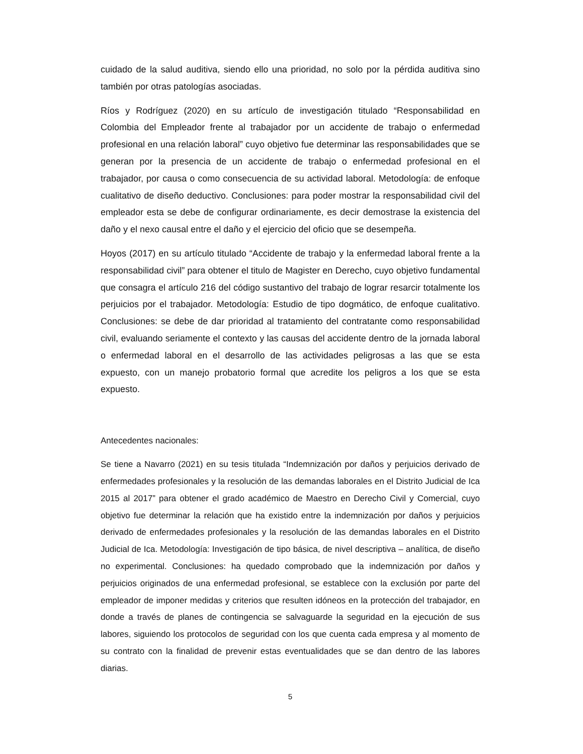cuidado de la salud auditiva, siendo ello una prioridad, no solo por la pérdida auditiva sino también por otras patologías asociadas.
Ríos y Rodríguez (2020) en su artículo de investigación titulado “Responsabilidad en Colombia del Empleador frente al trabajador por un accidente de trabajo o enfermedad profesional en una relación laboral” cuyo objetivo fue determinar las responsabilidades que se generan por la presencia de un accidente de trabajo o enfermedad profesional en el trabajador, por causa o como consecuencia de su actividad laboral. Metodología: de enfoque cualitativo de diseño deductivo. Conclusiones: para poder mostrar la responsabilidad civil del empleador esta se debe de configurar ordinariamente, es decir demostrase la existencia del daño y el nexo causal entre el daño y el ejercicio del oficio que se desempeña.
Hoyos (2017) en su artículo titulado “Accidente de trabajo y la enfermedad laboral frente a la responsabilidad civil” para obtener el titulo de Magister en Derecho, cuyo objetivo fundamental que consagra el artículo 216 del código sustantivo del trabajo de lograr resarcir totalmente los perjuicios por el trabajador. Metodología: Estudio de tipo dogmático, de enfoque cualitativo. Conclusiones: se debe de dar prioridad al tratamiento del contratante como responsabilidad civil, evaluando seriamente el contexto y las causas del accidente dentro de la jornada laboral o enfermedad laboral en el desarrollo de las actividades peligrosas a las que se esta expuesto, con un manejo probatorio formal que acredite los peligros a los que se esta expuesto.
Antecedentes nacionales:
Se tiene a Navarro (2021) en su tesis titulada “Indemnización por daños y perjuicios derivado de enfermedades profesionales y la resolución de las demandas laborales en el Distrito Judicial de Ica 2015 al 2017” para obtener el grado académico de Maestro en Derecho Civil y Comercial, cuyo objetivo fue determinar la relación que ha existido entre la indemnización por daños y perjuicios derivado de enfermedades profesionales y la resolución de las demandas laborales en el Distrito Judicial de Ica. Metodología: Investigación de tipo básica, de nivel descriptiva – analítica, de diseño no experimental. Conclusiones: ha quedado comprobado que la indemnización por daños y perjuicios originados de una enfermedad profesional, se establece con la exclusión por parte del empleador de imponer medidas y criterios que resulten idóneos en la protección del trabajador, en donde a través de planes de contingencia se salvaguarde la seguridad en la ejecución de sus labores, siguiendo los protocolos de seguridad con los que cuenta cada empresa y al momento de su contrato con la finalidad de prevenir estas eventualidades que se dan dentro de las labores diarias.
5